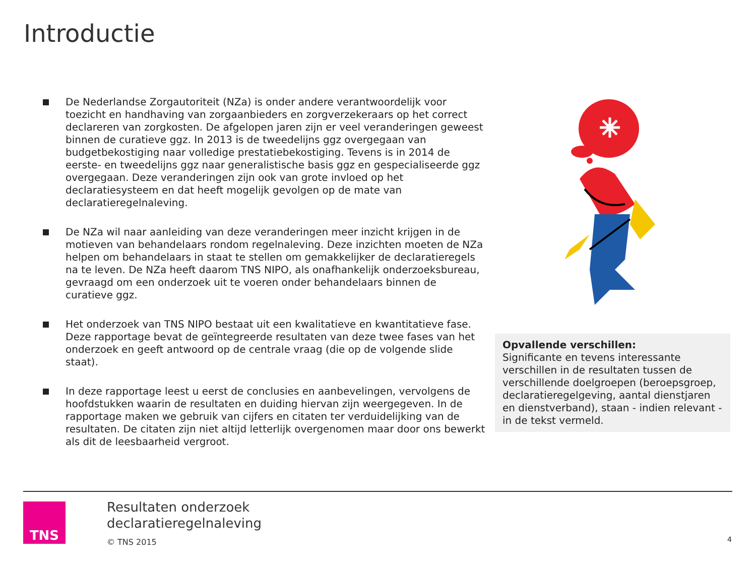Introductie
De Nederlandse Zorgautoriteit (NZa) is onder andere verantwoordelijk voor toezicht en handhaving van zorgaanbieders en zorgverzekeraars op het correct declareren van zorgkosten. De afgelopen jaren zijn er veel veranderingen geweest binnen de curatieve ggz. In 2013 is de tweedelijns ggz overgegaan van budgetbekostiging naar volledige prestatiebekostiging. Tevens is in 2014 de eerste- en tweedelijns ggz naar generalistische basis ggz en gespecialiseerde ggz overgegaan. Deze veranderingen zijn ook van grote invloed op het declaratiesysteem en dat heeft mogelijk gevolgen op de mate van declaratieregelnaleving.
De NZa wil naar aanleiding van deze veranderingen meer inzicht krijgen in de motieven van behandelaars rondom regelnaleving. Deze inzichten moeten de NZa helpen om behandelaars in staat te stellen om gemakkelijker de declaratieregels na te leven. De NZa heeft daarom TNS NIPO, als onafhankelijk onderzoeksbureau, gevraagd om een onderzoek uit te voeren onder behandelaars binnen de curatieve ggz.
Het onderzoek van TNS NIPO bestaat uit een kwalitatieve en kwantitatieve fase. Deze rapportage bevat de geïntegreerde resultaten van deze twee fases van het onderzoek en geeft antwoord op de centrale vraag (die op de volgende slide staat).
In deze rapportage leest u eerst de conclusies en aanbevelingen, vervolgens de hoofdstukken waarin de resultaten en duiding hiervan zijn weergegeven. In de rapportage maken we gebruik van cijfers en citaten ter verduidelijking van de resultaten. De citaten zijn niet altijd letterlijk overgenomen maar door ons bewerkt als dit de leesbaarheid vergroot.
Opvallende verschillen:
Significante en tevens interessante verschillen in de resultaten tussen de verschillende doelgroepen (beroepsgroep, declaratieregelgeving, aantal dienstjaren en dienstverband), staan - indien relevant - in de tekst vermeld.
TNS
Resultaten onderzoek
declaratieregelnaleving
© TNS 2015
4